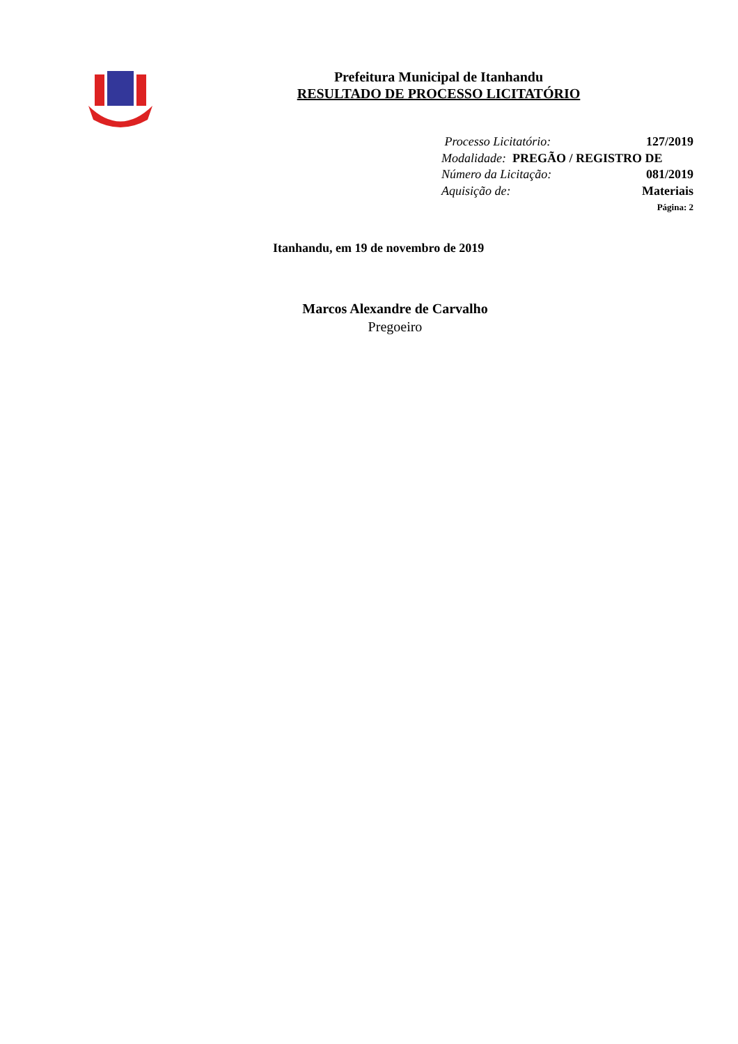Prefeitura Municipal de Itanhandu
RESULTADO DE PROCESSO LICITATÓRIO
Processo Licitatório: 127/2019
Modalidade: PREGÃO / REGISTRO DE
Número da Licitação: 081/2019
Aquisição de: Materiais
Página: 2
Itanhandu, em 19 de novembro de 2019
Marcos Alexandre de Carvalho
Pregoeiro